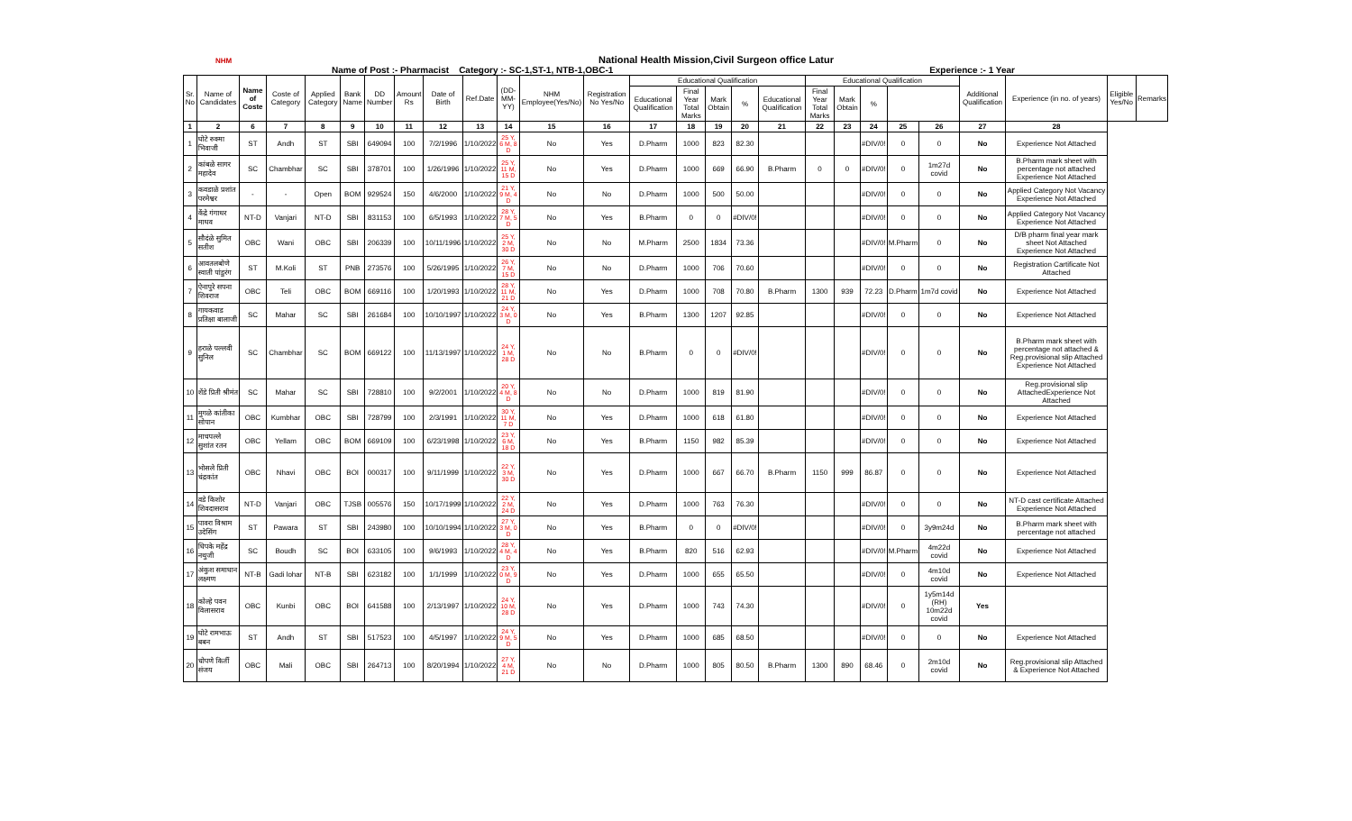NHM
National Health Mission,Civil Surgeon office Latur
Name of Post :- Pharmacist Category :- SC-1,ST-1, NTB-1,OBC-1 Experience :- 1 Year
| Sr. No | Name of Candidates | Name of Coste | Coste of Category | Applied Category | Bank Name | DD Number | Amount Rs | Date of Birth | Ref.Date | (DD-MM-YY) | NHM Employee(Yes/No) | Registration No Yes/No | Educational Qualification | | | | | Educational Qualification | | | | | Additional Qualification | Experience (in no. of years) | Eligible Yes/No | Remarks |
| --- | --- | --- | --- | --- | --- | --- | --- | --- | --- | --- | --- | --- | --- | --- | --- | --- | --- | --- | --- | --- | --- | --- | --- | --- | --- | --- |
| | | | | | | | | | | | | | Educational Qualification | Final Year Total Marks | Mark Obtain | % | Educational Qualification | Final Year Total Marks | Mark Obtain | % | | | | | | |
| 1 | 2 | 6 | 7 | 8 | 9 | 10 | 11 | 12 | 13 | 14 | 15 | 16 | 17 | 18 | 19 | 20 | 21 | 22 | 23 | 24 | 25 | 26 | 27 | 28 | | |
| 1 | घोटे रुक्मा भिवाजी | ST | Andh | ST | SBI | 649094 | 100 | 7/2/1996 | 1/10/2022 | 25 Y, 6 M, 8 D | No | Yes | D.Pharm | 1000 | 823 | 82.30 | | | | #DIV/0! | 0 | 0 | No | Experience Not Attached | | |
| 2 | कांबळे सागर महादेव | SC | Chambhar | SC | SBI | 378701 | 100 | 1/26/1996 | 1/10/2022 | 25 Y, 11 M, 15 D | No | Yes | D.Pharm | 1000 | 669 | 66.90 | B.Pharm | 0 | 0 | #DIV/0! | 0 | 1m27d covid | No | B.Pharm mark sheet with percentage not attached Experience Not Attached | | |
| 3 | कवडाळे प्रशांत परमेश्वर | - | - | Open | BOM | 929524 | 150 | 4/6/2000 | 1/10/2022 | 21 Y, 9 M, 4 D | No | No | D.Pharm | 1000 | 500 | 50.00 | | | | #DIV/0! | 0 | 0 | No | Applied Category Not Vacancy Experience Not Attached | | |
| 4 | केंद्रे गंगाधर माधव | NT-D | Vanjari | NT-D | SBI | 831153 | 100 | 6/5/1993 | 1/10/2022 | 28 Y, 7 M, 5 D | No | Yes | B.Pharm | 0 | 0 | #DIV/0! | | | | #DIV/0! | 0 | 0 | No | Applied Category Not Vacancy Experience Not Attached | | |
| 5 | सौदंळे सुमित सतीश | OBC | Wani | OBC | SBI | 206339 | 100 | 10/11/1996 | 1/10/2022 | 25 Y, 2 M, 30 D | No | No | M.Pharm | 2500 | 1834 | 73.36 | | | | #DIV/0! | M.Pharm | 0 | No | D/B pharm final year mark sheet Not Attached Experience Not Attached | | |
| 6 | आवतलबोणे स्वाती पांडुरंग | ST | M.Koli | ST | PNB | 273576 | 100 | 5/26/1995 | 1/10/2022 | 26 Y, 7 M, 15 D | No | No | D.Pharm | 1000 | 706 | 70.60 | | | | #DIV/0! | 0 | 0 | No | Registration Cartificate Not Attached | | |
| 7 | ऐनापुरे सपना शिवराज | OBC | Teli | OBC | BOM | 669116 | 100 | 1/20/1993 | 1/10/2022 | 28 Y, 11 M, 21 D | No | Yes | D.Pharm | 1000 | 708 | 70.80 | B.Pharm | 1300 | 939 | 72.23 | D.Pharm | 1m7d covid | No | Experience Not Attached | | |
| 8 | गायकवाड प्रतिक्षा बालाजी | SC | Mahar | SC | SBI | 261684 | 100 | 10/10/1997 | 1/10/2022 | 24 Y, 3 M, 0 D | No | Yes | B.Pharm | 1300 | 1207 | 92.85 | | | | #DIV/0! | 0 | 0 | No | Experience Not Attached | | |
| 9 | हराळे पल्लवी सुनिल | SC | Chambhar | SC | BOM | 669122 | 100 | 11/13/1997 | 1/10/2022 | 24 Y, 1 M, 28 D | No | No | B.Pharm | 0 | 0 | #DIV/0! | | | | #DIV/0! | 0 | 0 | No | B.Pharm mark sheet with percentage not attached & Reg.provisional slip Attached Experience Not Attached | | |
| 10 | शेंडे प्रिती श्रीमंत | SC | Mahar | SC | SBI | 728810 | 100 | 9/2/2001 | 1/10/2022 | 20 Y, 4 M, 8 D | No | No | D.Pharm | 1000 | 819 | 81.90 | | | | #DIV/0! | 0 | 0 | No | Reg.provisional slip AttachedExperience Not Attached | | |
| 11 | मुगळे कांतीका सोपान | OBC | Kumbhar | OBC | SBI | 728799 | 100 | 2/3/1991 | 1/10/2022 | 30 Y, 11 M, 7 D | No | Yes | D.Pharm | 1000 | 618 | 61.80 | | | | #DIV/0! | 0 | 0 | No | Experience Not Attached | | |
| 12 | माचपल्ले सुशांत रतन | OBC | Yellam | OBC | BOM | 669109 | 100 | 6/23/1998 | 1/10/2022 | 23 Y, 6 M, 18 D | No | Yes | B.Pharm | 1150 | 982 | 85.39 | | | | #DIV/0! | 0 | 0 | No | Experience Not Attached | | |
| 13 | भोसले प्रिती चंद्रकांत | OBC | Nhavi | OBC | BOI | 000317 | 100 | 9/11/1999 | 1/10/2022 | 22 Y, 3 M, 30 D | No | Yes | D.Pharm | 1000 | 667 | 66.70 | B.Pharm | 1150 | 999 | 86.87 | 0 | 0 | No | Experience Not Attached | | |
| 14 | वडे किशोर शिवदासराव | NT-D | Vanjari | OBC | TJSB | 005576 | 150 | 10/17/1999 | 1/10/2022 | 22 Y, 2 M, 24 D | No | Yes | D.Pharm | 1000 | 763 | 76.30 | | | | #DIV/0! | 0 | 0 | No | NT-D cast certificate Attached Experience Not Attached | | |
| 15 | पावरा विश्राम उदेसिंग | ST | Pawara | ST | SBI | 243980 | 100 | 10/10/1994 | 1/10/2022 | 27 Y, 3 M, 0 D | No | Yes | B.Pharm | 0 | 0 | #DIV/0! | | | | #DIV/0! | 0 | 3y9m24d | No | B.Pharm mark sheet with percentage not attached | | |
| 16 | धिपके महेंद्र नथुजी | SC | Boudh | SC | BOI | 633105 | 100 | 9/6/1993 | 1/10/2022 | 28 Y, 4 M, 4 D | No | Yes | B.Pharm | 820 | 516 | 62.93 | | | | #DIV/0! | M.Pharm | 4m22d covid | No | Experience Not Attached | | |
| 17 | अंकुश समाधान लक्ष्मण | NT-B | Gadi lohar | NT-B | SBI | 623182 | 100 | 1/1/1999 | 1/10/2022 | 23 Y, 0 M, 9 D | No | Yes | D.Pharm | 1000 | 655 | 65.50 | | | | #DIV/0! | 0 | 4m10d covid | No | Experience Not Attached | | |
| 18 | कोल्हे पवन विलासराव | OBC | Kunbi | OBC | BOI | 641588 | 100 | 2/13/1997 | 1/10/2022 | 24 Y, 10 M, 28 D | No | Yes | D.Pharm | 1000 | 743 | 74.30 | | | | #DIV/0! | 0 | 1y5m14d (RH) 10m22d covid | Yes | | | |
| 19 | घोटे रामभाऊ बबन | ST | Andh | ST | SBI | 517523 | 100 | 4/5/1997 | 1/10/2022 | 24 Y, 9 M, 5 D | No | Yes | D.Pharm | 1000 | 685 | 68.50 | | | | #DIV/0! | 0 | 0 | No | Experience Not Attached | | |
| 20 | चोपणे किर्ती संजय | OBC | Mali | OBC | SBI | 264713 | 100 | 8/20/1994 | 1/10/2022 | 27 Y, 4 M, 21 D | No | No | D.Pharm | 1000 | 805 | 80.50 | B.Pharm | 1300 | 890 | 68.46 | 0 | 2m10d covid | No | Reg.provisional slip Attached & Experience Not Attached | | |